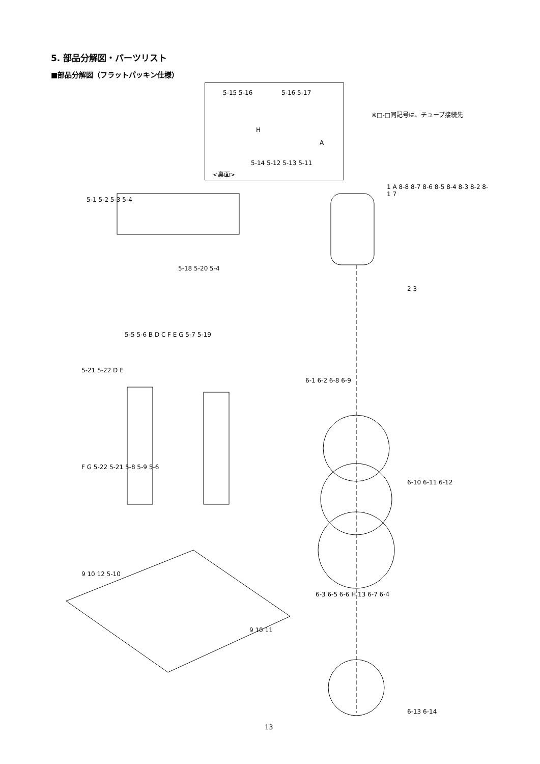5. 部品分解図・パーツリスト
■部品分解図（フラットパッキン仕様）
※□-□同記号は、チューブ接続先
5-15 5-16 5-16 5-17
H
A
5-14 5-12 5-13 5-11
<裏面>
5-1 5-2 5-3 5-4
5-18 5-20 5-4
5-5 5-6 B D C F E G 5-7 5-19
5-21 5-22 D E
F G 5-22 5-21 5-8 5-9 5-6
9 10 12 5-10
9 10 11
1 A 8-8 8-7 8-6 8-5 8-4 8-3 8-2 8-1 7
2 3
6-1 6-2 6-8 6-9
6-10 6-11 6-12
6-3 6-5 6-6 H 13 6-7 6-4
6-13 6-14
13